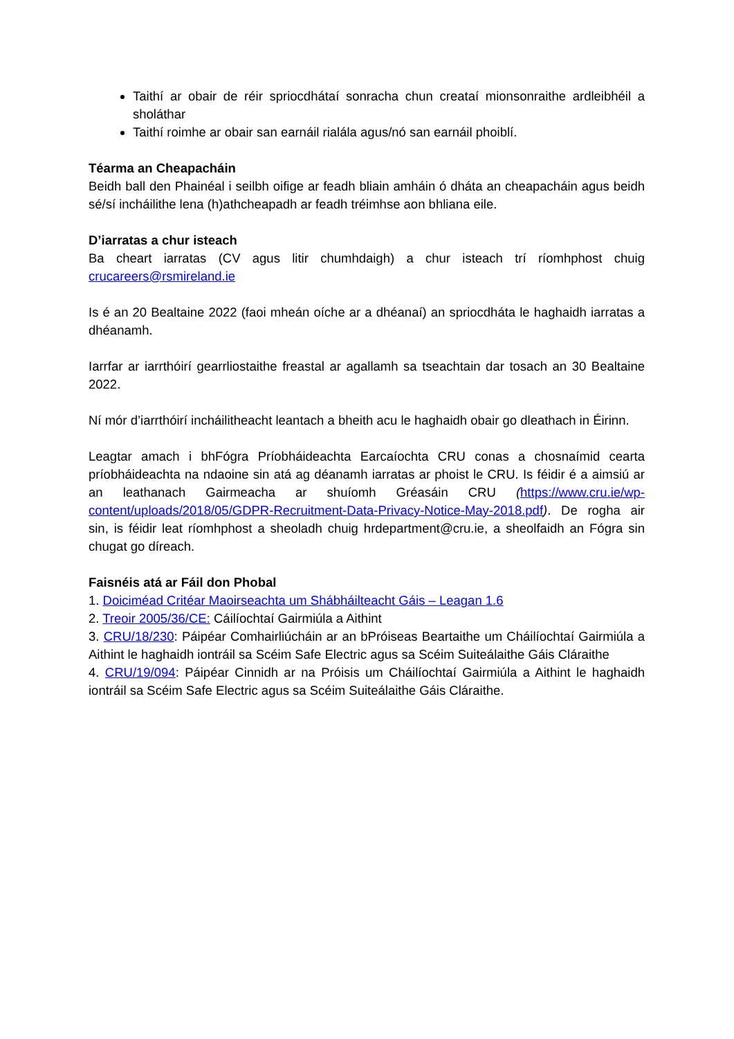Taithí ar obair de réir spriocdhátaí sonracha chun creataí mionsonraithe ardleibhéil a sholáthar
Taithí roimhe ar obair san earnáil rialála agus/nó san earnáil phoiblí.
Téarma an Cheapacháin
Beidh ball den Phainéal i seilbh oifige ar feadh bliain amháin ó dháta an cheapacháin agus beidh sé/sí incháilithe lena (h)athcheapadh ar feadh tréimhse aon bhliana eile.
D’iarratas a chur isteach
Ba cheart iarratas (CV agus litir chumhdaigh) a chur isteach trí ríomhphost chuig crucareers@rsmireland.ie
Is é an 20 Bealtaine 2022 (faoi mheán oíche ar a dhéanaí) an spriocdháta le haghaidh iarratas a dhéanamh.
Iarrfar ar iarrthóirí gearrliostaithe freastal ar agallamh sa tseachtain dar tosach an 30 Bealtaine 2022.
Ní mór d’iarrthóirí incháilitheacht leantach a bheith acu le haghaidh obair go dleathach in Éirinn.
Leagtar amach i bhFógra Príobháideachta Earcaíochta CRU conas a chosnaímid cearta príobháideachta na ndaoine sin atá ag déanamh iarratas ar phoist le CRU. Is féidir é a aimsiú ar an leathanach Gairmeacha ar shuíomh Gréasáin CRU (https://www.cru.ie/wp-content/uploads/2018/05/GDPR-Recruitment-Data-Privacy-Notice-May-2018.pdf). De rogha air sin, is féidir leat ríomhphost a sheoladh chuig hrdepartment@cru.ie, a sheolfaidh an Fógra sin chugat go díreach.
Faisnéis atá ar Fáil don Phobal
1. Doiciméad Critéar Maoirseachta um Shábháilteacht Gáis – Leagan 1.6
2. Treoir 2005/36/CE: Cáilíochtaí Gairmiúla a Aithint
3. CRU/18/230: Páipéar Comhairliúcháin ar an bPróiseas Beartaithe um Cháilíochtaí Gairmiúla a Aithint le haghaidh iontráil sa Scéim Safe Electric agus sa Scéim Suiteálaithe Gáis Cláraithe
4. CRU/19/094: Páipéar Cinnidh ar na Próisis um Cháilíochtaí Gairmiúla a Aithint le haghaidh iontráil sa Scéim Safe Electric agus sa Scéim Suiteálaithe Gáis Cláraithe.